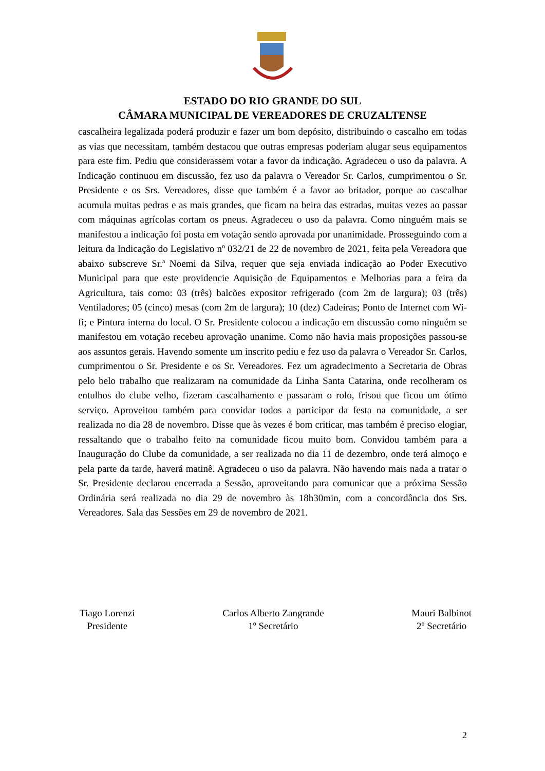ESTADO DO RIO GRANDE DO SUL
CÂMARA MUNICIPAL DE VEREADORES DE CRUZALTENSE
cascalheira legalizada poderá produzir e fazer um bom depósito, distribuindo o cascalho em todas as vias que necessitam, também destacou que outras empresas poderiam alugar seus equipamentos para este fim. Pediu que considerassem votar a favor da indicação. Agradeceu o uso da palavra. A Indicação continuou em discussão, fez uso da palavra o Vereador Sr. Carlos, cumprimentou o Sr. Presidente e os Srs. Vereadores, disse que também é a favor ao britador, porque ao cascalhar acumula muitas pedras e as mais grandes, que ficam na beira das estradas, muitas vezes ao passar com máquinas agrícolas cortam os pneus. Agradeceu o uso da palavra. Como ninguém mais se manifestou a indicação foi posta em votação sendo aprovada por unanimidade. Prosseguindo com a leitura da Indicação do Legislativo nº 032/21 de 22 de novembro de 2021, feita pela Vereadora que abaixo subscreve Sr.ª Noemi da Silva, requer que seja enviada indicação ao Poder Executivo Municipal para que este providencie Aquisição de Equipamentos e Melhorias para a feira da Agricultura, tais como: 03 (três) balcões expositor refrigerado (com 2m de largura); 03 (três) Ventiladores; 05 (cinco) mesas (com 2m de largura); 10 (dez) Cadeiras; Ponto de Internet com Wi-fi; e Pintura interna do local. O Sr. Presidente colocou a indicação em discussão como ninguém se manifestou em votação recebeu aprovação unanime. Como não havia mais proposições passou-se aos assuntos gerais. Havendo somente um inscrito pediu e fez uso da palavra o Vereador Sr. Carlos, cumprimentou o Sr. Presidente e os Sr. Vereadores. Fez um agradecimento a Secretaria de Obras pelo belo trabalho que realizaram na comunidade da Linha Santa Catarina, onde recolheram os entulhos do clube velho, fizeram cascalhamento e passaram o rolo, frisou que ficou um ótimo serviço. Aproveitou também para convidar todos a participar da festa na comunidade, a ser realizada no dia 28 de novembro. Disse que às vezes é bom criticar, mas também é preciso elogiar, ressaltando que o trabalho feito na comunidade ficou muito bom. Convidou também para a Inauguração do Clube da comunidade, a ser realizada no dia 11 de dezembro, onde terá almoço e pela parte da tarde, haverá matinê. Agradeceu o uso da palavra. Não havendo mais nada a tratar o Sr. Presidente declarou encerrada a Sessão, aproveitando para comunicar que a próxima Sessão Ordinária será realizada no dia 29 de novembro às 18h30min, com a concordância dos Srs. Vereadores. Sala das Sessões em 29 de novembro de 2021.
Tiago Lorenzi
Presidente
Carlos Alberto Zangrande
1º Secretário
Mauri Balbinot
2º Secretário
2